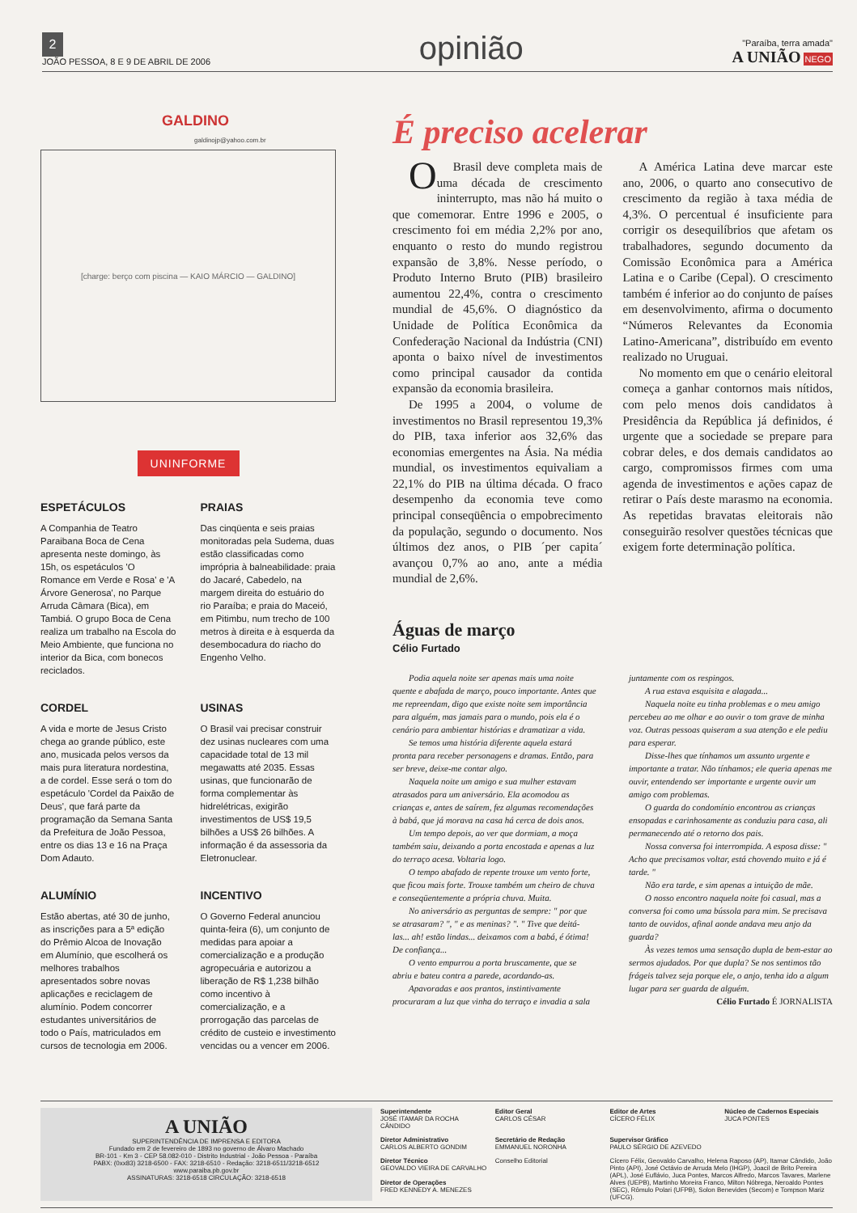2
JOÃO PESSOA, 8 E 9 DE ABRIL DE 2006
opinião
"Paraíba, terra amada"
A UNIÃO NEGO
GALDINO galdinojp@yahoo.com.br
[charge: berço com piscina — KAIO MÁRCIO — GALDINO]
UNINFORME
ESPETÁCULOS
A Companhia de Teatro Paraibana Boca de Cena apresenta neste domingo, às 15h, os espetáculos 'O Romance em Verde e Rosa' e 'A Árvore Generosa', no Parque Arruda Câmara (Bica), em Tambiá. O grupo Boca de Cena realiza um trabalho na Escola do Meio Ambiente, que funciona no interior da Bica, com bonecos reciclados.
PRAIAS
Das cinqüenta e seis praias monitoradas pela Sudema, duas estão classificadas como imprópria à balneabilidade: praia do Jacaré, Cabedelo, na margem direita do estuário do rio Paraíba; e praia do Maceió, em Pitimbu, num trecho de 100 metros à direita e à esquerda da desembocadura do riacho do Engenho Velho.
CORDEL
A vida e morte de Jesus Cristo chega ao grande público, este ano, musicada pelos versos da mais pura literatura nordestina, a de cordel. Esse será o tom do espetáculo 'Cordel da Paixão de Deus', que fará parte da programação da Semana Santa da Prefeitura de João Pessoa, entre os dias 13 e 16 na Praça Dom Adauto.
USINAS
O Brasil vai precisar construir dez usinas nucleares com uma capacidade total de 13 mil megawatts até 2035. Essas usinas, que funcionarão de forma complementar às hidrelétricas, exigirão investimentos de US$ 19,5 bilhões a US$ 26 bilhões. A informação é da assessoria da Eletronuclear.
ALUMÍNIO
Estão abertas, até 30 de junho, as inscrições para a 5ª edição do Prêmio Alcoa de Inovação em Alumínio, que escolherá os melhores trabalhos apresentados sobre novas aplicações e reciclagem de alumínio. Podem concorrer estudantes universitários de todo o País, matriculados em cursos de tecnologia em 2006.
INCENTIVO
O Governo Federal anunciou quinta-feira (6), um conjunto de medidas para apoiar a comercialização e a produção agropecuária e autorizou a liberação de R$ 1,238 bilhão como incentivo à comercialização, e a prorrogação das parcelas de crédito de custeio e investimento vencidas ou a vencer em 2006.
É preciso acelerar
OBrasil deve completa mais de uma década de crescimento ininterrupto, mas não há muito o que comemorar. Entre 1996 e 2005, o crescimento foi em média 2,2% por ano, enquanto o resto do mundo registrou expansão de 3,8%. Nesse período, o Produto Interno Bruto (PIB) brasileiro aumentou 22,4%, contra o crescimento mundial de 45,6%. O diagnóstico da Unidade de Política Econômica da Confederação Nacional da Indústria (CNI) aponta o baixo nível de investimentos como principal causador da contida expansão da economia brasileira.
De 1995 a 2004, o volume de investimentos no Brasil representou 19,3% do PIB, taxa inferior aos 32,6% das economias emergentes na Ásia. Na média mundial, os investimentos equivaliam a 22,1% do PIB na última década. O fraco desempenho da economia teve como principal conseqüência o empobrecimento da população, segundo o documento. Nos últimos dez anos, o PIB ´per capita´ avançou 0,7% ao ano, ante a média mundial de 2,6%.
A América Latina deve marcar este ano, 2006, o quarto ano consecutivo de crescimento da região à taxa média de 4,3%. O percentual é insuficiente para corrigir os desequilíbrios que afetam os trabalhadores, segundo documento da Comissão Econômica para a América Latina e o Caribe (Cepal). O crescimento também é inferior ao do conjunto de países em desenvolvimento, afirma o documento “Números Relevantes da Economia Latino-Americana”, distribuído em evento realizado no Uruguai.
No momento em que o cenário eleitoral começa a ganhar contornos mais nítidos, com pelo menos dois candidatos à Presidência da República já definidos, é urgente que a sociedade se prepare para cobrar deles, e dos demais candidatos ao cargo, compromissos firmes com uma agenda de investimentos e ações capaz de retirar o País deste marasmo na economia. As repetidas bravatas eleitorais não conseguirão resolver questões técnicas que exigem forte determinação política.
Águas de março
Célio Furtado
Podia aquela noite ser apenas mais uma noite quente e abafada de março, pouco importante. Antes que me repreendam, digo que existe noite sem importância para alguém, mas jamais para o mundo, pois ela é o cenário para ambientar histórias e dramatizar a vida.
Se temos uma história diferente aquela estará pronta para receber personagens e dramas. Então, para ser breve, deixe-me contar algo.
Naquela noite um amigo e sua mulher estavam atrasados para um aniversário. Ela acomodou as crianças e, antes de saírem, fez algumas recomendações à babá, que já morava na casa há cerca de dois anos.
Um tempo depois, ao ver que dormiam, a moça também saiu, deixando a porta encostada e apenas a luz do terraço acesa. Voltaria logo.
O tempo abafado de repente trouxe um vento forte, que ficou mais forte. Trouxe também um cheiro de chuva e conseqüentemente a própria chuva. Muita.
No aniversário as perguntas de sempre: " por que se atrasaram? ", " e as meninas? ". " Tive que deitá-las... ah! estão lindas... deixamos com a babá, é ótima! De confiança...
O vento empurrou a porta bruscamente, que se abriu e bateu contra a parede, acordando-as.
Apavoradas e aos prantos, instintivamente procuraram a luz que vinha do terraço e invadia a sala juntamente com os respingos.
A rua estava esquisita e alagada...
Naquela noite eu tinha problemas e o meu amigo percebeu ao me olhar e ao ouvir o tom grave de minha voz. Outras pessoas quiseram a sua atenção e ele pediu para esperar.
Disse-lhes que tínhamos um assunto urgente e importante a tratar. Não tínhamos; ele queria apenas me ouvir, entendendo ser importante e urgente ouvir um amigo com problemas.
O guarda do condomínio encontrou as crianças ensopadas e carinhosamente as conduziu para casa, ali permanecendo até o retorno dos pais.
Nossa conversa foi interrompida. A esposa disse: " Acho que precisamos voltar, está chovendo muito e já é tarde. "
Não era tarde, e sim apenas a intuição de mãe.
O nosso encontro naquela noite foi casual, mas a conversa foi como uma bússola para mim. Se precisava tanto de ouvidos, afinal aonde andava meu anjo da guarda?
Às vezes temos uma sensação dupla de bem-estar ao sermos ajudados. Por que dupla? Se nos sentimos tão frágeis talvez seja porque ele, o anjo, tenha ido a algum lugar para ser guarda de alguém.
Célio Furtado É JORNALISTA
A UNIÃO
SUPERINTENDÊNCIA DE IMPRENSA E EDITORA
Fundado em 2 de fevereiro de 1893 no governo de Álvaro Machado
BR-101 - Km 3 - CEP 58.082-010 - Distrito Industrial - João Pessoa - Paraíba
PABX: (0xx83) 3218-6500 - FAX: 3218-6510 - Redação: 3218-6511/3218-6512
www.paraiba.pb.gov.br
ASSINATURAS: 3218-6518 CIRCULAÇÃO: 3218-6518
Superintendente
JOSÉ ITAMAR DA ROCHA CÂNDIDO
Editor Geral
CARLOS CÉSAR
Editor de Artes
CÍCERO FÉLIX
Núcleo de Cadernos Especiais
JUCA PONTES
Diretor Administrativo
CARLOS ALBERTO GONDIM
Secretário de Redação
EMMANUEL NORONHA
Supervisor Gráfico
PAULO SÉRGIO DE AZEVEDO
Diretor Técnico
GEOVALDO VIEIRA DE CARVALHO
Diretor de Operações
FRED KENNEDY A. MENEZES
Conselho Editorial
Cícero Félix, Geovaldo Carvalho, Helena Raposo (AP), Itamar Cândido, João Pinto (API), José Octávio de Arruda Melo (IHGP), Joacil de Brito Pereira (APL), José Euflávio, Juca Pontes, Marcos Alfredo, Marcos Tavares, Marlene Alves (UEPB), Martinho Moreira Franco, Milton Nóbrega, Neroaldo Pontes (SEC), Rômulo Polari (UFPB), Solon Benevides (Secom) e Tompson Mariz (UFCG).